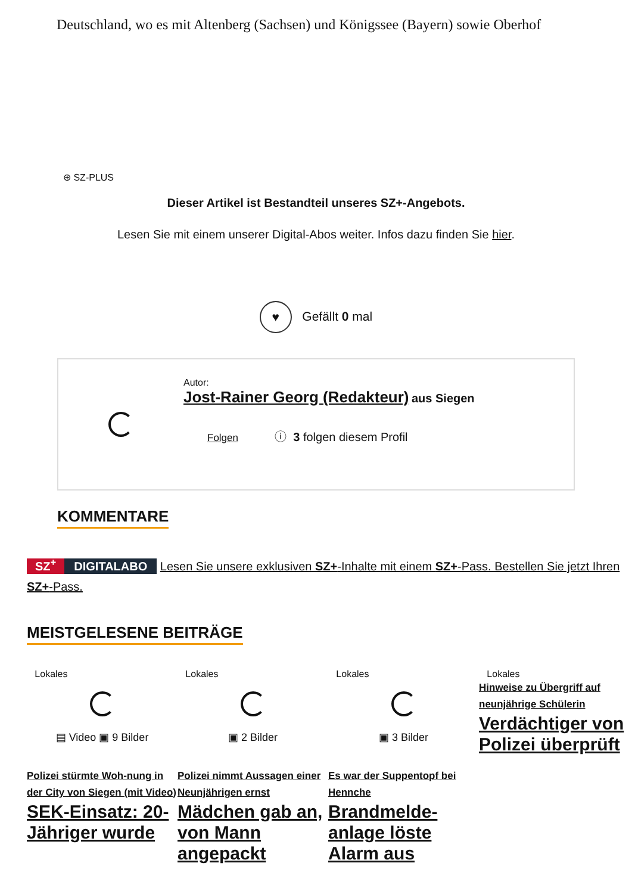Deutschland, wo es mit Altenberg (Sachsen) und Königssee (Bayern) sowie Oberhof
⊕ SZ-PLUS
Dieser Artikel ist Bestandteil unseres SZ+-Angebots.
Lesen Sie mit einem unserer Digital-Abos weiter. Infos dazu finden Sie hier.
♥ Gefällt 0 mal
Autor:
Jost-Rainer Georg (Redakteur) aus Siegen
Folgen ⓘ 3 folgen diesem Profil
KOMMENTARE
SZ<sup>+</sup> DIGITALABO Lesen Sie unsere exklusiven SZ+-Inhalte mit einem SZ+-Pass. Bestellen Sie jetzt Ihren SZ+-Pass.
MEISTGELESENE BEITRÄGE
Lokales
▤ Video ▣ 9 Bilder
Polizei stürmte Woh-nung in der City von Siegen (mit Video)
SEK-Einsatz: 20-Jähriger wurde
Lokales
▣ 2 Bilder
Polizei nimmt Aussagen einer Neunjährigen ernst
Mädchen gab an, von Mann angepackt
Lokales
▣ 3 Bilder
Es war der Suppentopf bei Hennche
Brandmelde-anlage löste Alarm aus
Lokales
Hinweise zu Übergriff auf neunjährige Schülerin
Verdächtiger von Polizei überprüft